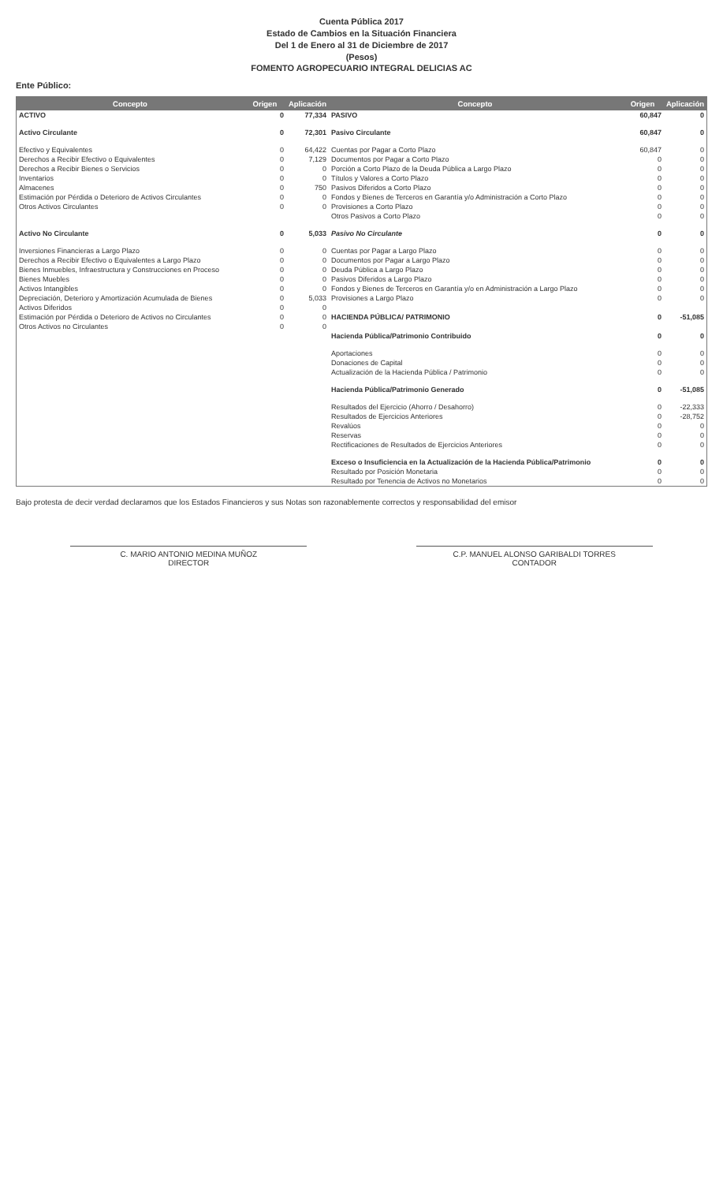Cuenta Pública 2017
Estado de Cambios en la Situación Financiera
Del 1 de Enero al 31 de Diciembre de 2017
(Pesos)
FOMENTO AGROPECUARIO INTEGRAL DELICIAS AC
Ente Público:
| Concepto | Origen | Aplicación | Concepto | Origen | Aplicación |
| --- | --- | --- | --- | --- | --- |
| ACTIVO | 0 | 77,334 | PASIVO | 60,847 | 0 |
| Activo Circulante | 0 | 72,301 | Pasivo Circulante | 60,847 | 0 |
| Efectivo y Equivalentes | 0 | 64,422 | Cuentas por Pagar a Corto Plazo | 60,847 | 0 |
| Derechos a Recibir Efectivo o Equivalentes | 0 | 7,129 | Documentos por Pagar a Corto Plazo | 0 | 0 |
| Derechos a Recibir Bienes o Servicios | 0 | 0 | Porción a Corto Plazo de la Deuda Pública a Largo Plazo | 0 | 0 |
| Inventarios | 0 | 0 | Títulos y Valores a Corto Plazo | 0 | 0 |
| Almacenes | 0 | 750 | Pasivos Diferidos a Corto Plazo | 0 | 0 |
| Estimación por Pérdida o Deterioro de Activos Circulantes | 0 | 0 | Fondos y Bienes de Terceros en Garantía y/o Administración a Corto Plazo | 0 | 0 |
| Otros Activos Circulantes | 0 | 0 | Provisiones a Corto Plazo | 0 | 0 |
| | | | Otros Pasivos a Corto Plazo | 0 | 0 |
| Activo No Circulante | 0 | 5,033 | Pasivo No Circulante | 0 | 0 |
| Inversiones Financieras a Largo Plazo | 0 | 0 | Cuentas por Pagar a Largo Plazo | 0 | 0 |
| Derechos a Recibir Efectivo o Equivalentes a Largo Plazo | 0 | 0 | Documentos por Pagar a Largo Plazo | 0 | 0 |
| Bienes Inmuebles, Infraestructura y Construcciones en Proceso | 0 | 0 | Deuda Pública a Largo Plazo | 0 | 0 |
| Bienes Muebles | 0 | 0 | Pasivos Diferidos a Largo Plazo | 0 | 0 |
| Activos Intangibles | 0 | 0 | Fondos y Bienes de Terceros en Garantía y/o en Administración a Largo Plazo | 0 | 0 |
| Depreciación, Deterioro y Amortización Acumulada de Bienes | 0 | 5,033 | Provisiones a Largo Plazo | 0 | 0 |
| Activos Diferidos | 0 | 0 | | | |
| Estimación por Pérdida o Deterioro de Activos no Circulantes | 0 | 0 | HACIENDA PÚBLICA/ PATRIMONIO | 0 | -51,085 |
| Otros Activos no Circulantes | 0 | 0 | | | |
| | | | Hacienda Pública/Patrimonio Contribuido | 0 | 0 |
| | | | Aportaciones | 0 | 0 |
| | | | Donaciones de Capital | 0 | 0 |
| | | | Actualización de la Hacienda Pública / Patrimonio | 0 | 0 |
| | | | Hacienda Pública/Patrimonio Generado | 0 | -51,085 |
| | | | Resultados del Ejercicio (Ahorro / Desahorro) | 0 | -22,333 |
| | | | Resultados de Ejercicios Anteriores | 0 | -28,752 |
| | | | Revalúos | 0 | 0 |
| | | | Reservas | 0 | 0 |
| | | | Rectificaciones de Resultados de Ejercicios Anteriores | 0 | 0 |
| | | | Exceso o Insuficiencia en la Actualización de la Hacienda Pública/Patrimonio | 0 | 0 |
| | | | Resultado por Posición Monetaria | 0 | 0 |
| | | | Resultado por Tenencia de Activos no Monetarios | 0 | 0 |
Bajo protesta de decir verdad declaramos que los Estados Financieros y sus Notas son razonablemente correctos y responsabilidad del emisor
C. MARIO ANTONIO MEDINA MUÑOZ
DIRECTOR
C.P. MANUEL ALONSO GARIBALDI TORRES
CONTADOR